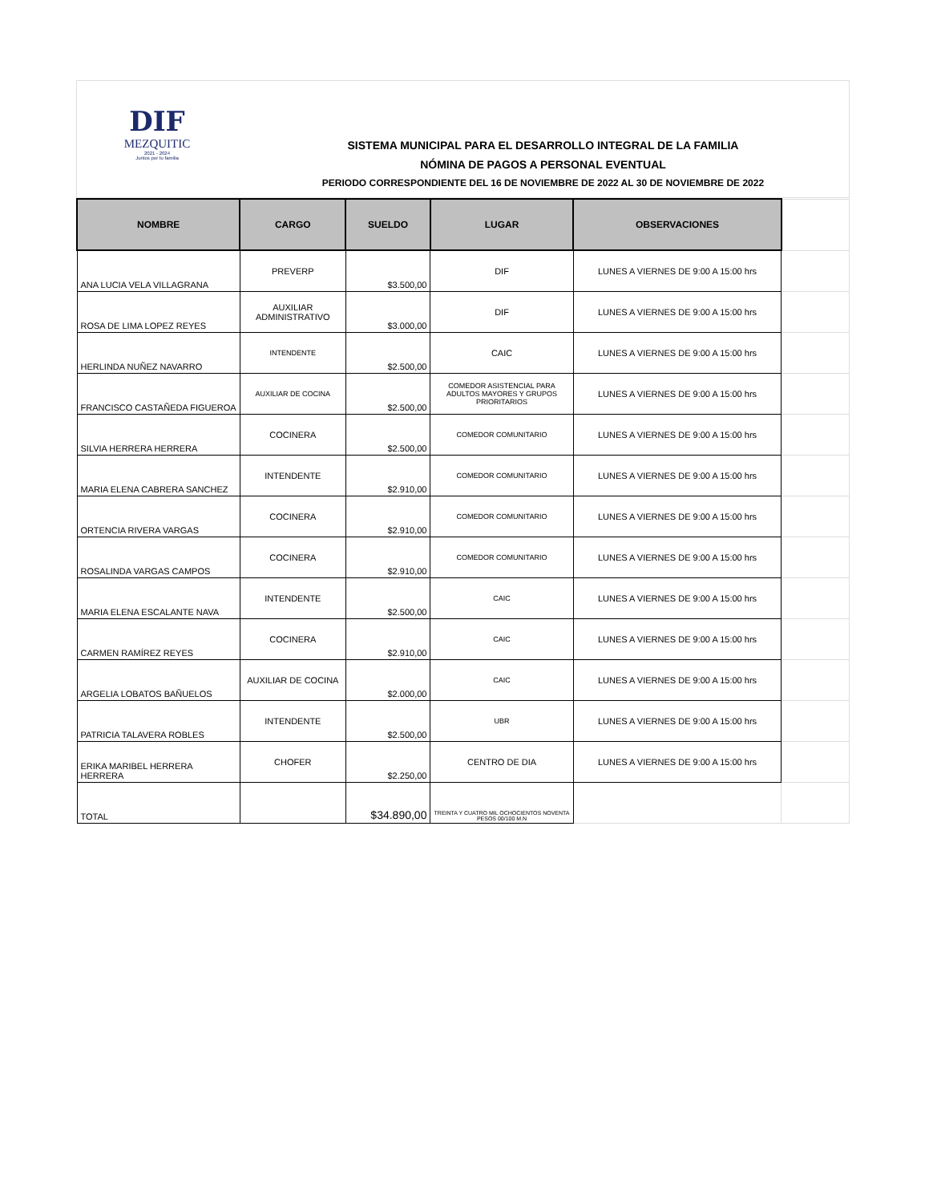DIF
MEZQUITIC
2021 - 2024
Juntos por tu familia
SISTEMA MUNICIPAL PARA EL DESARROLLO INTEGRAL DE LA FAMILIA
NÓMINA DE PAGOS A PERSONAL EVENTUAL
PERIODO CORRESPONDIENTE DEL 16 DE NOVIEMBRE DE 2022 AL 30 DE NOVIEMBRE DE 2022
| NOMBRE | CARGO | SUELDO | LUGAR | OBSERVACIONES | |
| ANA LUCIA VELA VILLAGRANA | PREVERP | $3.500,00 | DIF | LUNES A VIERNES DE 9:00 A 15:00 hrs | |
| ROSA DE LIMA LOPEZ REYES | AUXILIAR ADMINISTRATIVO | $3.000,00 | DIF | LUNES A VIERNES DE 9:00 A 15:00 hrs | |
| HERLINDA NUÑEZ NAVARRO | INTENDENTE | $2.500,00 | CAIC | LUNES A VIERNES DE 9:00 A 15:00 hrs | |
| FRANCISCO CASTAÑEDA FIGUEROA | AUXILIAR DE COCINA | $2.500,00 | COMEDOR ASISTENCIAL PARA ADULTOS MAYORES Y GRUPOS PRIORITARIOS | LUNES A VIERNES DE 9:00 A 15:00 hrs | |
| SILVIA HERRERA HERRERA | COCINERA | $2.500,00 | COMEDOR COMUNITARIO | LUNES A VIERNES DE 9:00 A 15:00 hrs | |
| MARIA ELENA CABRERA SANCHEZ | INTENDENTE | $2.910,00 | COMEDOR COMUNITARIO | LUNES A VIERNES DE 9:00 A 15:00 hrs | |
| ORTENCIA RIVERA VARGAS | COCINERA | $2.910,00 | COMEDOR COMUNITARIO | LUNES A VIERNES DE 9:00 A 15:00 hrs | |
| ROSALINDA VARGAS CAMPOS | COCINERA | $2.910,00 | COMEDOR COMUNITARIO | LUNES A VIERNES DE 9:00 A 15:00 hrs | |
| MARIA ELENA ESCALANTE NAVA | INTENDENTE | $2.500,00 | CAIC | LUNES A VIERNES DE 9:00 A 15:00 hrs | |
| CARMEN RAMÍREZ REYES | COCINERA | $2.910,00 | CAIC | LUNES A VIERNES DE 9:00 A 15:00 hrs | |
| ARGELIA LOBATOS BAÑUELOS | AUXILIAR DE COCINA | $2.000,00 | CAIC | LUNES A VIERNES DE 9:00 A 15:00 hrs | |
| PATRICIA TALAVERA ROBLES | INTENDENTE | $2.500,00 | UBR | LUNES A VIERNES DE 9:00 A 15:00 hrs | |
| ERIKA MARIBEL HERRERA HERRERA | CHOFER | $2.250,00 | CENTRO DE DIA | LUNES A VIERNES DE 9:00 A 15:00 hrs | |
| TOTAL | | $34.890,00 | TREINTA Y CUATRO MIL OCHOCIENTOS NOVENTA PESOS 00/100 M.N | | |